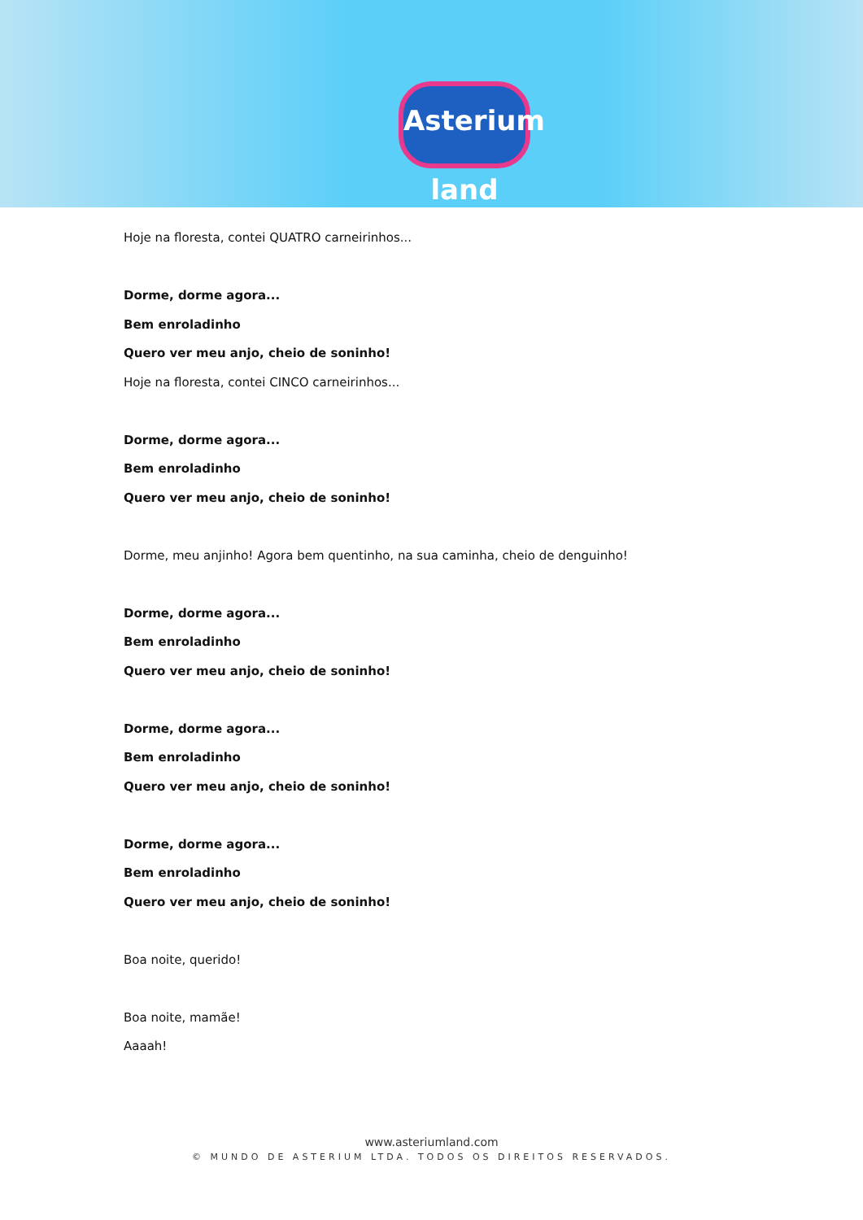Asterium land
Hoje na floresta, contei QUATRO carneirinhos...
Dorme, dorme agora...
Bem enroladinho
Quero ver meu anjo, cheio de soninho!
Hoje na floresta, contei CINCO carneirinhos...
Dorme, dorme agora...
Bem enroladinho
Quero ver meu anjo, cheio de soninho!
Dorme, meu anjinho! Agora bem quentinho, na sua caminha, cheio de denguinho!
Dorme, dorme agora...
Bem enroladinho
Quero ver meu anjo, cheio de soninho!
Dorme, dorme agora...
Bem enroladinho
Quero ver meu anjo, cheio de soninho!
Dorme, dorme agora...
Bem enroladinho
Quero ver meu anjo, cheio de soninho!
Boa noite, querido!
Boa noite, mamãe!
Aaaah!
www.asteriumland.com
© MUNDO DE ASTERIUM LTDA. TODOS OS DIREITOS RESERVADOS.